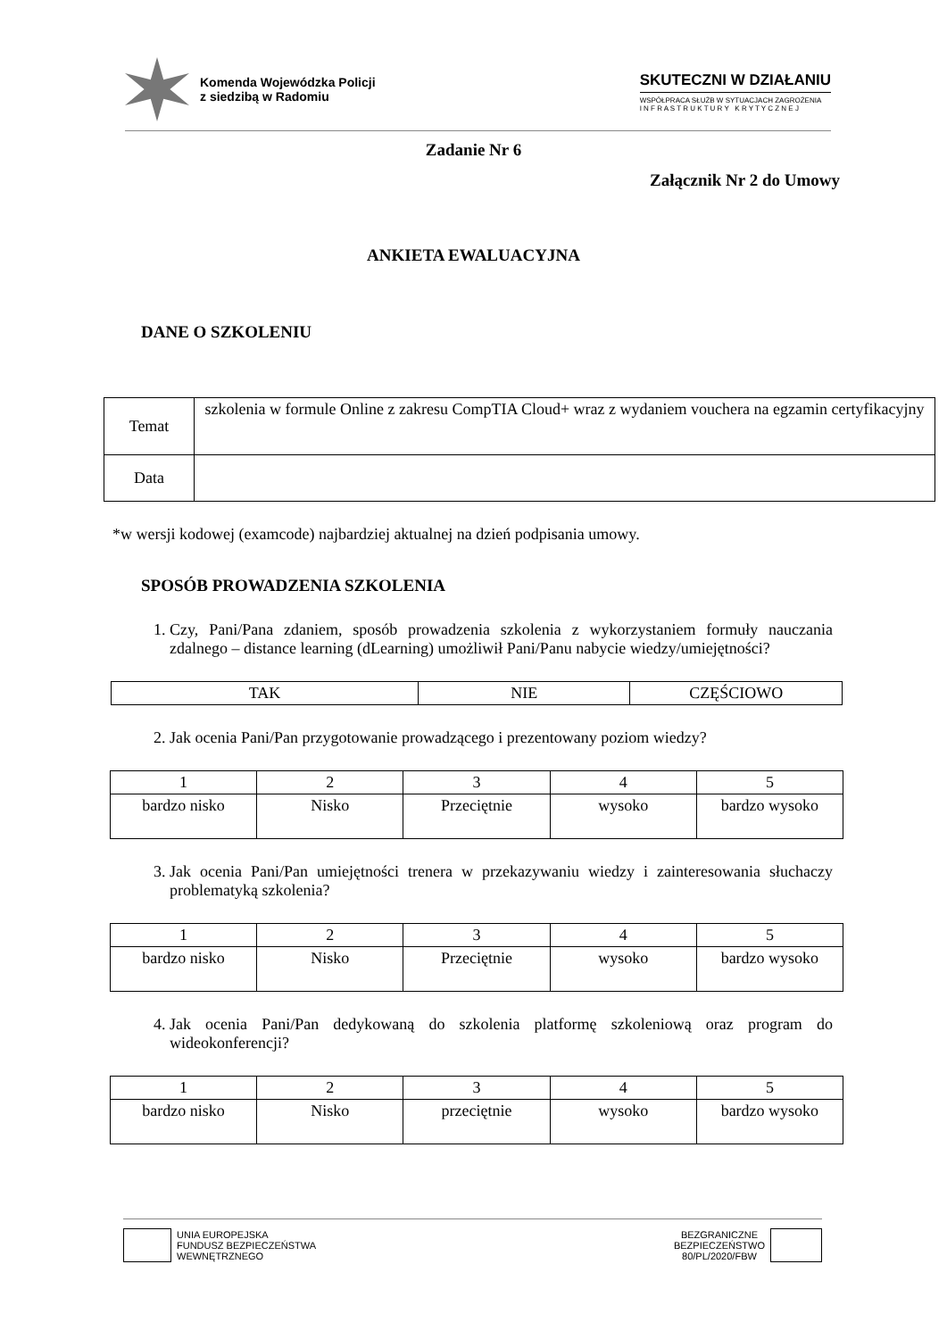Komenda Wojewódzka Policji
z siedzibą w Radomiu
SKUTECZNI W DZIAŁANIU
WSPÓŁPRACA SŁUŻB W SYTUACJACH ZAGROŻENIA
I N F R A S T R U K T U R Y K R Y T Y C Z N E J
Zadanie Nr 6
Załącznik Nr 2 do Umowy
ANKIETA EWALUACYJNA
DANE O SZKOLENIU
| Temat | szkolenia w formule Online z zakresu CompTIA Cloud+ wraz z wydaniem vouchera na egzamin certyfikacyjny |
| Data | |
*w wersji kodowej (examcode) najbardziej aktualnej na dzień podpisania umowy.
SPOSÓB PROWADZENIA SZKOLENIA
1. Czy, Pani/Pana zdaniem, sposób prowadzenia szkolenia z wykorzystaniem formuły nauczania zdalnego – distance learning (dLearning) umożliwił Pani/Panu nabycie wiedzy/umiejętności?
| TAK | NIE | CZĘŚCIOWO |
2. Jak ocenia Pani/Pan przygotowanie prowadzącego i prezentowany poziom wiedzy?
| 1 | 2 | 3 | 4 | 5 |
| bardzo nisko | Nisko | Przeciętnie | wysoko | bardzo wysoko |
3. Jak ocenia Pani/Pan umiejętności trenera w przekazywaniu wiedzy i zainteresowania słuchaczy problematyką szkolenia?
| 1 | 2 | 3 | 4 | 5 |
| bardzo nisko | Nisko | Przeciętnie | wysoko | bardzo wysoko |
4. Jak ocenia Pani/Pan dedykowaną do szkolenia platformę szkoleniową oraz program do wideokonferencji?
| 1 | 2 | 3 | 4 | 5 |
| bardzo nisko | Nisko | przeciętnie | wysoko | bardzo wysoko |
UNIA EUROPEJSKA
FUNDUSZ BEZPIECZEŃSTWA
WEWNĘTRZNEGO
BEZGRANICZNE
BEZPIECZEŃSTWO
80/PL/2020/FBW